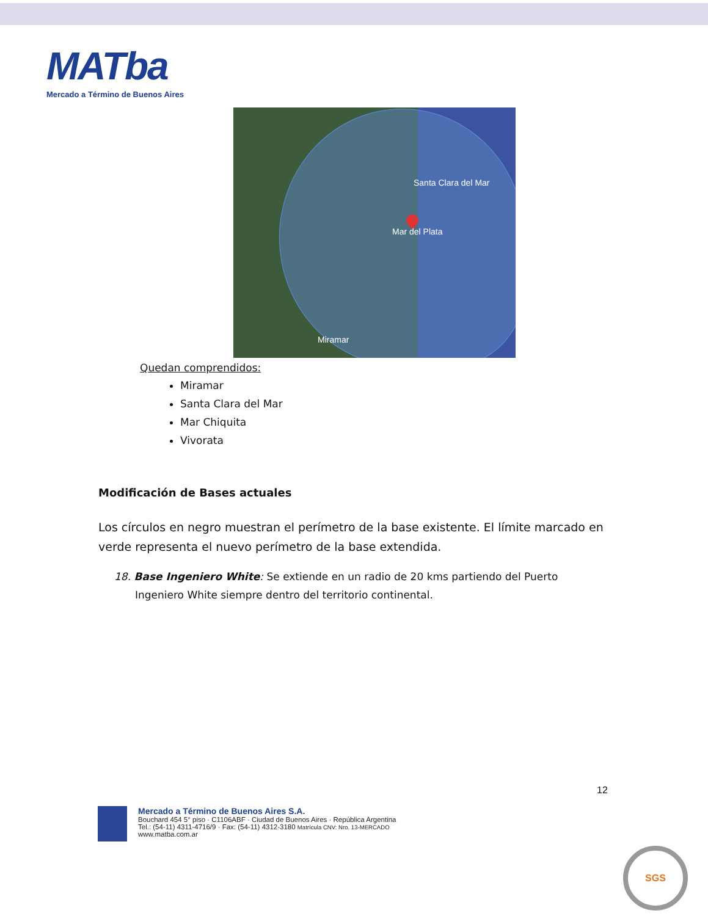MATba
Mercado a Término de Buenos Aires
Santa Clara del Mar
Mar del Plata
Miramar
Quedan comprendidos:
Miramar
Santa Clara del Mar
Mar Chiquita
Vivorata
Modificación de Bases actuales
Los círculos en negro muestran el perímetro de la base existente. El límite marcado en verde representa el nuevo perímetro de la base extendida.
18. Base Ingeniero White: Se extiende en un radio de 20 kms partiendo del Puerto Ingeniero White siempre dentro del territorio continental.
12
Mercado a Término de Buenos Aires S.A.
Bouchard 454 5° piso · C1106ABF · Ciudad de Buenos Aires · República Argentina
Tel.: (54-11) 4311-4716/9 · Fax: (54-11) 4312-3180 Matrícula CNV: Nro. 13-MERCADO
www.matba.com.ar
SGS